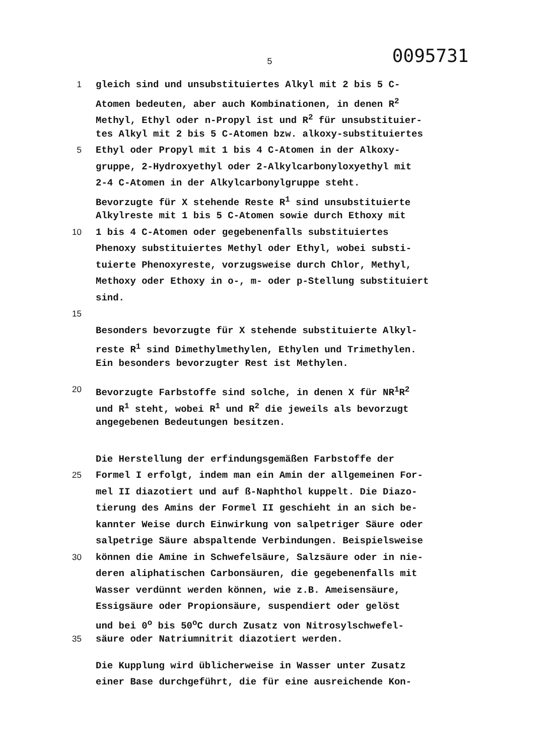5 0095731
1 gleich sind und unsubstituiertes Alkyl mit 2 bis 5 C-
Atomen bedeuten, aber auch Kombinationen, in denen R<sup>2</sup>
Methyl, Ethyl oder n-Propyl ist und R<sup>2</sup> für unsubstituier-
tes Alkyl mit 2 bis 5 C-Atomen bzw. alkoxy-substituiertes
5 Ethyl oder Propyl mit 1 bis 4 C-Atomen in der Alkoxy-
gruppe, 2-Hydroxyethyl oder 2-Alkylcarbonyloxyethyl mit
2-4 C-Atomen in der Alkylcarbonylgruppe steht.
Bevorzugte für X stehende Reste R<sup>1</sup> sind unsubstituierte
Alkylreste mit 1 bis 5 C-Atomen sowie durch Ethoxy mit
10 1 bis 4 C-Atomen oder gegebenenfalls substituiertes
Phenoxy substituiertes Methyl oder Ethyl, wobei substi-
tuierte Phenoxyreste, vorzugsweise durch Chlor, Methyl,
Methoxy oder Ethoxy in o-, m- oder p-Stellung substituiert
sind.
15
Besonders bevorzugte für X stehende substituierte Alkyl-
reste R<sup>1</sup> sind Dimethylmethylen, Ethylen und Trimethylen.
Ein besonders bevorzugter Rest ist Methylen.
20 Bevorzugte Farbstoffe sind solche, in denen X für NR<sup>1</sup>R<sup>2</sup>
und R<sup>1</sup> steht, wobei R<sup>1</sup> und R<sup>2</sup> die jeweils als bevorzugt
angegebenen Bedeutungen besitzen.
Die Herstellung der erfindungsgemäßen Farbstoffe der
25 Formel I erfolgt, indem man ein Amin der allgemeinen For-
mel II diazotiert und auf ß-Naphthol kuppelt. Die Diazo-
tierung des Amins der Formel II geschieht in an sich be-
kannter Weise durch Einwirkung von salpetriger Säure oder
salpetrige Säure abspaltende Verbindungen. Beispielsweise
30 können die Amine in Schwefelsäure, Salzsäure oder in nie-
deren aliphatischen Carbonsäuren, die gegebenenfalls mit
Wasser verdünnt werden können, wie z.B. Ameisensäure,
Essigsäure oder Propionsäure, suspendiert oder gelöst
und bei 0<sup>o</sup> bis 50<sup>o</sup>C durch Zusatz von Nitrosylschwefel-
35 säure oder Natriumnitrit diazotiert werden.
Die Kupplung wird üblicherweise in Wasser unter Zusatz
einer Base durchgeführt, die für eine ausreichende Kon-